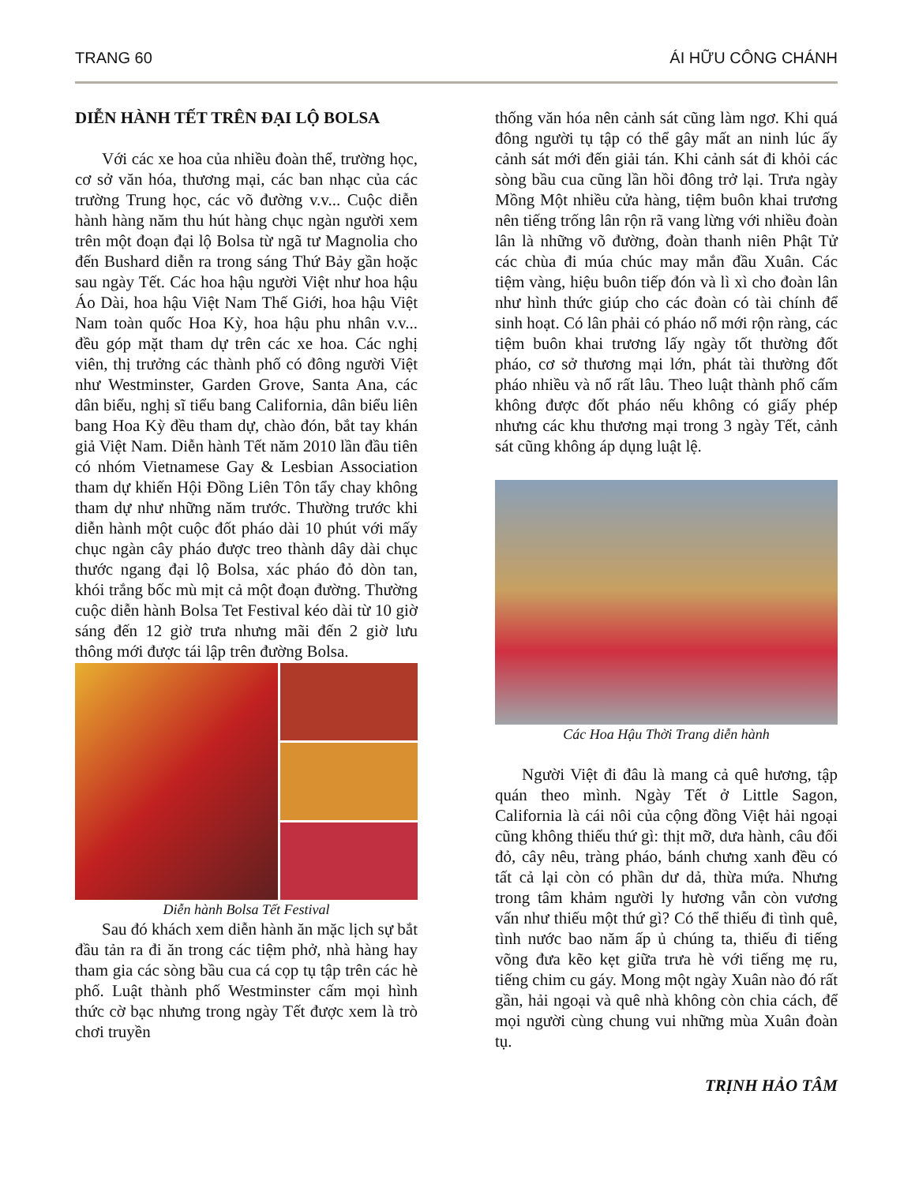TRANG 60 ÁI HỮU CÔNG CHÁNH
DIỄN HÀNH TẾT TRÊN ĐẠI LỘ BOLSA
Với các xe hoa của nhiều đoàn thể, trường học, cơ sở văn hóa, thương mại, các ban nhạc của các trường Trung học, các võ đường v.v... Cuộc diễn hành hàng năm thu hút hàng chục ngàn người xem trên một đoạn đại lộ Bolsa từ ngã tư Magnolia cho đến Bushard diễn ra trong sáng Thứ Bảy gần hoặc sau ngày Tết. Các hoa hậu người Việt như hoa hậu Áo Dài, hoa hậu Việt Nam Thế Giới, hoa hậu Việt Nam toàn quốc Hoa Kỳ, hoa hậu phu nhân v.v... đều góp mặt tham dự trên các xe hoa. Các nghị viên, thị trưởng các thành phố có đông người Việt như Westminster, Garden Grove, Santa Ana, các dân biểu, nghị sĩ tiểu bang California, dân biểu liên bang Hoa Kỳ đều tham dự, chào đón, bắt tay khán giả Việt Nam. Diễn hành Tết năm 2010 lần đầu tiên có nhóm Vietnamese Gay & Lesbian Association tham dự khiến Hội Đồng Liên Tôn tẩy chay không tham dự như những năm trước. Thường trước khi diễn hành một cuộc đốt pháo dài 10 phút với mấy chục ngàn cây pháo được treo thành dây dài chục thước ngang đại lộ Bolsa, xác pháo đỏ dòn tan, khói trắng bốc mù mịt cả một đoạn đường. Thường cuộc diễn hành Bolsa Tet Festival kéo dài từ 10 giờ sáng đến 12 giờ trưa nhưng mãi đến 2 giờ lưu thông mới được tái lập trên đường Bolsa.
Diễn hành Bolsa Tết Festival
Sau đó khách xem diễn hành ăn mặc lịch sự bắt đầu tản ra đi ăn trong các tiệm phở, nhà hàng hay tham gia các sòng bầu cua cá cọp tụ tập trên các hè phố. Luật thành phố Westminster cấm mọi hình thức cờ bạc nhưng trong ngày Tết được xem là trò chơi truyền
thống văn hóa nên cảnh sát cũng làm ngơ. Khi quá đông người tụ tập có thể gây mất an ninh lúc ấy cảnh sát mới đến giải tán. Khi cảnh sát đi khỏi các sòng bầu cua cũng lần hồi đông trở lại. Trưa ngày Mồng Một nhiều cửa hàng, tiệm buôn khai trương nên tiếng trống lân rộn rã vang lừng với nhiều đoàn lân là những võ đường, đoàn thanh niên Phật Tử các chùa đi múa chúc may mắn đầu Xuân. Các tiệm vàng, hiệu buôn tiếp đón và lì xì cho đoàn lân như hình thức giúp cho các đoàn có tài chính để sinh hoạt. Có lân phải có pháo nổ mới rộn ràng, các tiệm buôn khai trương lấy ngày tốt thường đốt pháo, cơ sở thương mại lớn, phát tài thường đốt pháo nhiều và nổ rất lâu. Theo luật thành phố cấm không được đốt pháo nếu không có giấy phép nhưng các khu thương mại trong 3 ngày Tết, cảnh sát cũng không áp dụng luật lệ.
Các Hoa Hậu Thời Trang diễn hành
Người Việt đi đâu là mang cả quê hương, tập quán theo mình. Ngày Tết ở Little Sagon, California là cái nôi của cộng đồng Việt hải ngoại cũng không thiếu thứ gì: thịt mỡ, dưa hành, câu đối đỏ, cây nêu, tràng pháo, bánh chưng xanh đều có tất cả lại còn có phần dư dả, thừa mứa. Nhưng trong tâm khảm người ly hương vẫn còn vương vấn như thiếu một thứ gì? Có thể thiếu đi tình quê, tình nước bao năm ấp ủ chúng ta, thiếu đi tiếng võng đưa kẽo kẹt giữa trưa hè với tiếng mẹ ru, tiếng chim cu gáy. Mong một ngày Xuân nào đó rất gần, hải ngoại và quê nhà không còn chia cách, để mọi người cùng chung vui những mùa Xuân đoàn tụ.
TRỊNH HẢO TÂM